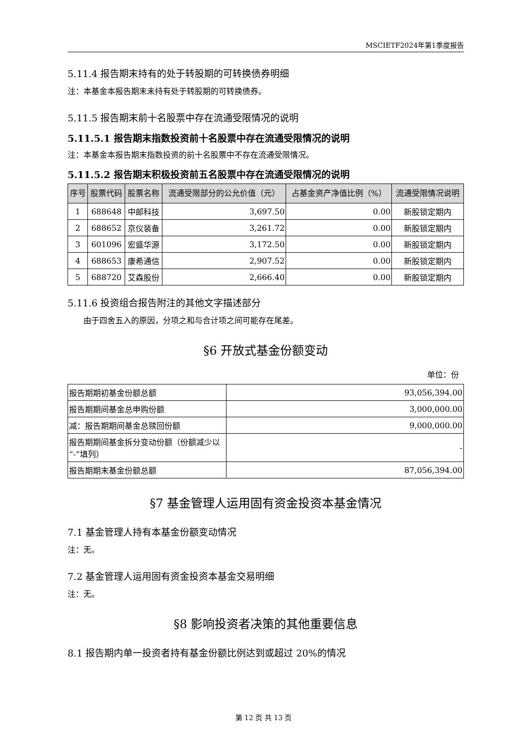MSCIETF2024年第1季度报告
5.11.4 报告期末持有的处于转股期的可转换债券明细
注：本基金本报告期末未持有处于转股期的可转换债券。
5.11.5 报告期末前十名股票中存在流通受限情况的说明
5.11.5.1 报告期末指数投资前十名股票中存在流通受限情况的说明
注：本基金本报告期末指数投资的前十名股票中不存在流通受限情况。
5.11.5.2 报告期末积极投资前五名股票中存在流通受限情况的说明
| 序号 | 股票代码 | 股票名称 | 流通受限部分的公允价值（元） | 占基金资产净值比例（%） | 流通受限情况说明 |
| --- | --- | --- | --- | --- | --- |
| 1 | 688648 | 中邮科技 | 3,697.50 | 0.00 | 新股锁定期内 |
| 2 | 688652 | 京仪装备 | 3,261.72 | 0.00 | 新股锁定期内 |
| 3 | 601096 | 宏盛华源 | 3,172.50 | 0.00 | 新股锁定期内 |
| 4 | 688653 | 康希通信 | 2,907.52 | 0.00 | 新股锁定期内 |
| 5 | 688720 | 艾森股份 | 2,666.40 | 0.00 | 新股锁定期内 |
5.11.6 投资组合报告附注的其他文字描述部分
由于四舍五入的原因，分项之和与合计项之间可能存在尾差。
§6 开放式基金份额变动
单位：份
| 报告期期初基金份额总额 | 93,056,394.00 |
| 报告期期间基金总申购份额 | 3,000,000.00 |
| 减：报告期期间基金总赎回份额 | 9,000,000.00 |
| 报告期期间基金拆分变动份额（份额减少以“-”填列） | - |
| 报告期期末基金份额总额 | 87,056,394.00 |
§7 基金管理人运用固有资金投资本基金情况
7.1 基金管理人持有本基金份额变动情况
注：无。
7.2 基金管理人运用固有资金投资本基金交易明细
注：无。
§8 影响投资者决策的其他重要信息
8.1 报告期内单一投资者持有基金份额比例达到或超过 20%的情况
第 12 页 共 13 页